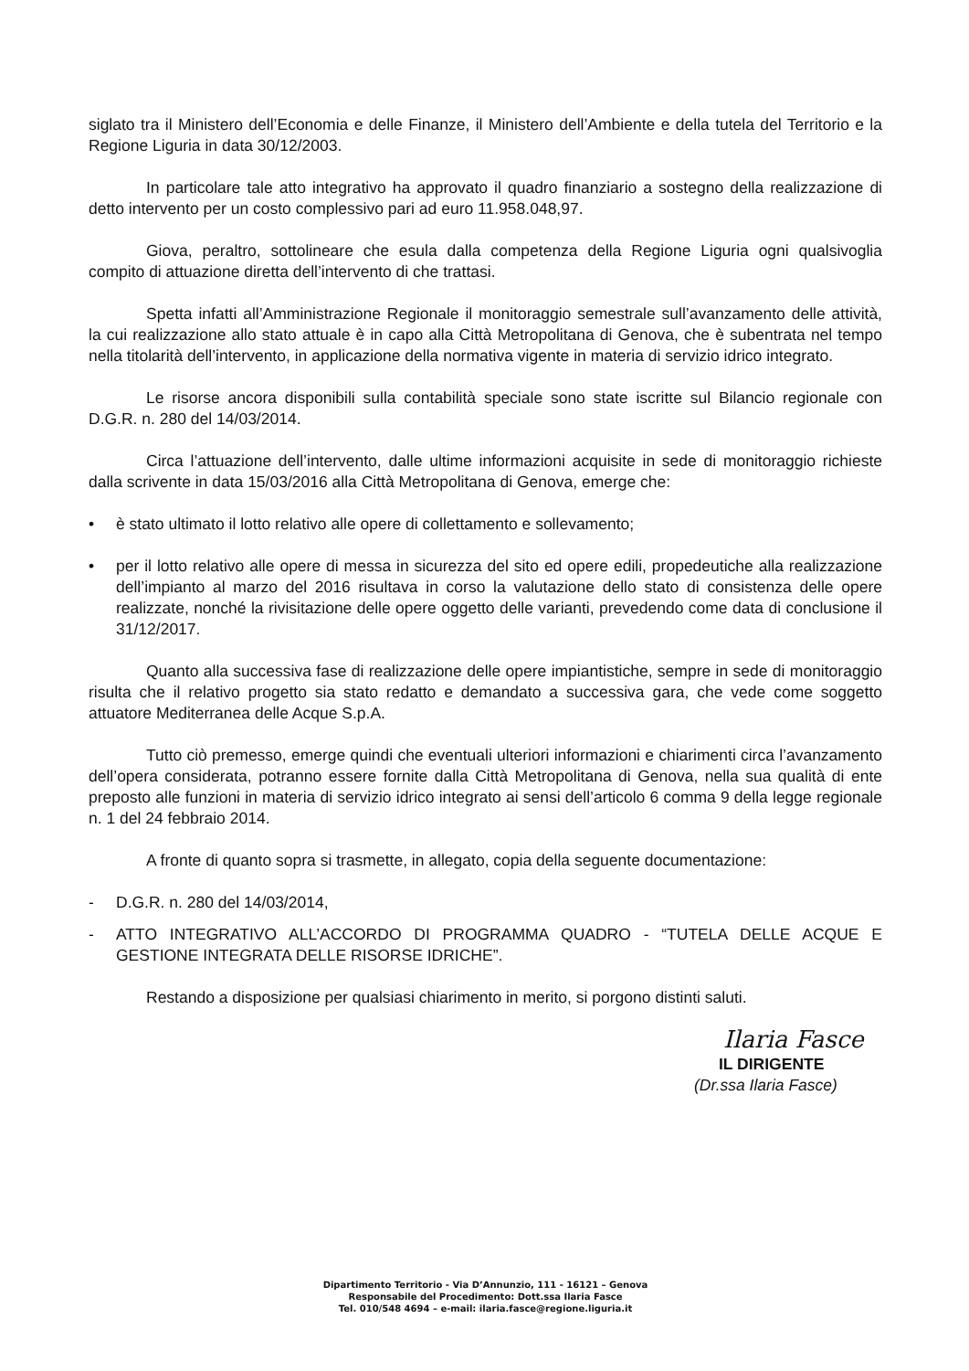siglato tra il Ministero dell’Economia e delle Finanze, il Ministero dell’Ambiente e della tutela del Territorio e la Regione Liguria in data 30/12/2003.
In particolare tale atto integrativo ha approvato il quadro finanziario a sostegno della realizzazione di detto intervento per un costo complessivo pari ad euro 11.958.048,97.
Giova, peraltro, sottolineare che esula dalla competenza della Regione Liguria ogni qualsivoglia compito di attuazione diretta dell’intervento di che trattasi.
Spetta infatti all’Amministrazione Regionale il monitoraggio semestrale sull’avanzamento delle attività, la cui realizzazione allo stato attuale è in capo alla Città Metropolitana di Genova, che è subentrata nel tempo nella titolarità dell’intervento, in applicazione della normativa vigente in materia di servizio idrico integrato.
Le risorse ancora disponibili sulla contabilità speciale sono state iscritte sul Bilancio regionale con D.G.R. n. 280 del 14/03/2014.
Circa l’attuazione dell’intervento, dalle ultime informazioni acquisite in sede di monitoraggio richieste dalla scrivente in data 15/03/2016 alla Città Metropolitana di Genova, emerge che:
• è stato ultimato il lotto relativo alle opere di collettamento e sollevamento;
• per il lotto relativo alle opere di messa in sicurezza del sito ed opere edili, propedeutiche alla realizzazione dell’impianto al marzo del 2016 risultava in corso la valutazione dello stato di consistenza delle opere realizzate, nonché la rivisitazione delle opere oggetto delle varianti, prevedendo come data di conclusione il 31/12/2017.
Quanto alla successiva fase di realizzazione delle opere impiantistiche, sempre in sede di monitoraggio risulta che il relativo progetto sia stato redatto e demandato a successiva gara, che vede come soggetto attuatore Mediterranea delle Acque S.p.A.
Tutto ciò premesso, emerge quindi che eventuali ulteriori informazioni e chiarimenti circa l’avanzamento dell’opera considerata, potranno essere fornite dalla Città Metropolitana di Genova, nella sua qualità di ente preposto alle funzioni in materia di servizio idrico integrato ai sensi dell’articolo 6 comma 9 della legge regionale n. 1 del 24 febbraio 2014.
A fronte di quanto sopra si trasmette, in allegato, copia della seguente documentazione:
- D.G.R. n. 280 del 14/03/2014,
- ATTO INTEGRATIVO ALL’ACCORDO DI PROGRAMMA QUADRO - “TUTELA DELLE ACQUE E GESTIONE INTEGRATA DELLE RISORSE IDRICHE”.
Restando a disposizione per qualsiasi chiarimento in merito, si porgono distinti saluti.
Ilaria Fasce
IL DIRIGENTE
(Dr.ssa Ilaria Fasce)
Dipartimento Territorio - Via D’Annunzio, 111 - 16121 – Genova
Responsabile del Procedimento: Dott.ssa Ilaria Fasce
Tel. 010/548 4694 – e-mail: ilaria.fasce@regione.liguria.it